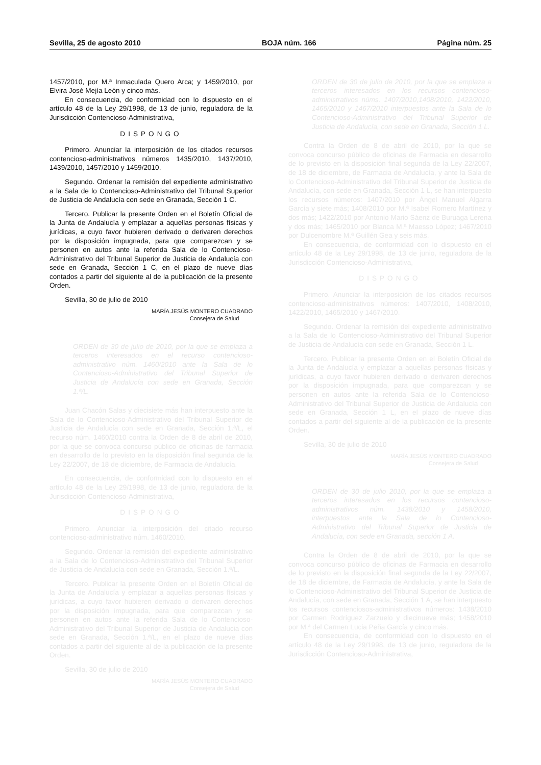Sevilla, 25 de agosto 2010 BOJA núm. 166 Página núm. 25
1457/2010, por M.ª Inmaculada Quero Arca; y 1459/2010, por Elvira José Mejía León y cinco más.
En consecuencia, de conformidad con lo dispuesto en el artículo 48 de la Ley 29/1998, de 13 de junio, reguladora de la Jurisdicción Contencioso-Administrativa,
DISPONGO
Primero. Anunciar la interposición de los citados recursos contencioso-administrativos números 1435/2010, 1437/2010, 1439/2010, 1457/2010 y 1459/2010.
Segundo. Ordenar la remisión del expediente administrativo a la Sala de lo Contencioso-Administrativo del Tribunal Superior de Justicia de Andalucía con sede en Granada, Sección 1 C.
Tercero. Publicar la presente Orden en el Boletín Oficial de la Junta de Andalucía y emplazar a aquellas personas físicas y jurídicas, a cuyo favor hubieren derivado o derivaren derechos por la disposición impugnada, para que comparezcan y se personen en autos ante la referida Sala de lo Contencioso-Administrativo del Tribunal Superior de Justicia de Andalucía con sede en Granada, Sección 1 C, en el plazo de nueve días contados a partir del siguiente al de la publicación de la presente Orden.
Sevilla, 30 de julio de 2010
MARÍA JESÚS MONTERO CUADRADO
Consejera de Salud
ORDEN de 30 de julio de 2010, por la que se emplaza a terceros interesados en el recurso contencioso-administrativo núm. 1460/2010 ante la Sala de lo Contencioso-Administrativo del Tribunal Superior de Justicia de Andalucía con sede en Granada, Sección 1.ª/L.
Juan Chacón Salas y diecisiete más han interpuesto ante la Sala de lo Contencioso-Administrativo del Tribunal Superior de Justicia de Andalucía con sede en Granada, Sección 1.ª/L, el recurso núm. 1460/2010 contra la Orden de 8 de abril de 2010, por la que se convoca concurso público de oficinas de farmacia en desarrollo de lo previsto en la disposición final segunda de la Ley 22/2007, de 18 de diciembre, de Farmacia de Andalucía.
En consecuencia, de conformidad con lo dispuesto en el artículo 48 de la Ley 29/1998, de 13 de junio, reguladora de la Jurisdicción Contencioso-Administrativa,
DISPONGO
Primero. Anunciar la interposición del citado recurso contencioso-administrativo núm. 1460/2010.
Segundo. Ordenar la remisión del expediente administrativo a la Sala de lo Contencioso-Administrativo del Tribunal Superior de Justicia de Andalucía con sede en Granada, Sección 1.ª/L.
Tercero. Publicar la presente Orden en el Boletín Oficial de la Junta de Andalucía y emplazar a aquellas personas físicas y jurídicas, a cuyo favor hubieren derivado o derivaren derechos por la disposición impugnada, para que comparezcan y se personen en autos ante la referida Sala de lo Contencioso-Administrativo del Tribunal Superior de Justicia de Andalucia con sede en Granada, Sección 1.ª/L, en el plazo de nueve días contados a partir del siguiente al de la publicación de la presente Orden.
Sevilla, 30 de julio de 2010
MARÍA JESÚS MONTERO CUADRADO
Consejera de Salud
ORDEN de 30 de julio de 2010, por la que se emplaza a terceros interesados en los recursos contencioso-administrativos núms. 1407/2010,1408/2010, 1422/2010, 1465/2010 y 1467/2010 interpuestos ante la Sala de lo Contencioso-Administrativo del Tribunal Superior de Justicia de Andalucía, con sede en Granada, Sección 1 L.
Contra la Orden de 8 de abril de 2010, por la que se convoca concurso público de oficinas de Farmacia en desarrollo de lo previsto en la disposición final segunda de la Ley 22/2007, de 18 de diciembre, de Farmacia de Andalucía, y ante la Sala de lo Contencioso-Administrativo del Tribunal Superior de Justicia de Andalucía, con sede en Granada, Sección 1 L, se han interpuesto los recursos números: 1407/2010 por Ángel Manuel Algarra García y siete más; 1408/2010 por M.ª Isabel Romero Martínez y dos más; 1422/2010 por Antonio Mario Sáenz de Buruaga Lerena y dos más; 1465/2010 por Blanca M.ª Maesso López; 1467/2010 por Dulcenombre M.ª Guillén Gea y seis más.
En consecuencia, de conformidad con lo dispuesto en el artículo 48 de la Ley 29/1998, de 13 de junio, reguladora de la Jurisdicción Contencioso-Administrativa,
DISPONGO
Primero. Anunciar la interposición de los citados recursos contencioso-administrativos números: 1407/2010, 1408/2010, 1422/2010, 1465/2010 y 1467/2010.
Segundo. Ordenar la remisión del expediente administrativo a la Sala de lo Contencioso-Administrativo del Tribunal Superior de Justicia de Andalucía con sede en Granada, Sección 1 L.
Tercero. Publicar la presente Orden en el Boletín Oficial de la Junta de Andalucía y emplazar a aquellas personas físicas y jurídicas, a cuyo favor hubieren derivado o derivaren derechos por la disposición impugnada, para que comparezcan y se personen en autos ante la referida Sala de lo Contencioso-Administrativo del Tribunal Superior de Justicia de Andalucía con sede en Granada, Sección 1 L, en el plazo de nueve días contados a partir del siguiente al de la publicación de la presente Orden.
Sevilla, 30 de julio de 2010
MARÍA JESÚS MONTERO CUADRADO
Consejera de Salud
ORDEN de 30 de julio 2010, por la que se emplaza a terceros interesados en los recursos contencioso-administrativos núm. 1438/2010 y 1458/2010, interpuestos ante la Sala de lo Contencioso-Administrativo del Tribunal Superior de Justicia de Andalucía, con sede en Granada, sección 1 A.
Contra la Orden de 8 de abril de 2010, por la que se convoca concurso público de oficinas de Farmacia en desarrollo de lo previsto en la disposición final segunda de la Ley 22/2007, de 18 de diciembre, de Farmacia de Andalucía, y ante la Sala de lo Contencioso-Administrativo del Tribunal Superior de Justicia de Andalucía, con sede en Granada, Sección 1 A, se han interpuesto los recursos contenciosos-administrativos números: 1438/2010 por Carmen Rodríguez Zarzuelo y diecinueve más; 1458/2010 por M.ª del Carmen Lucia Peña García y cinco más.
En consecuencia, de conformidad con lo dispuesto en el artículo 48 de la Ley 29/1998, de 13 de junio, reguladora de la Jurisdicción Contencioso-Administrativa,